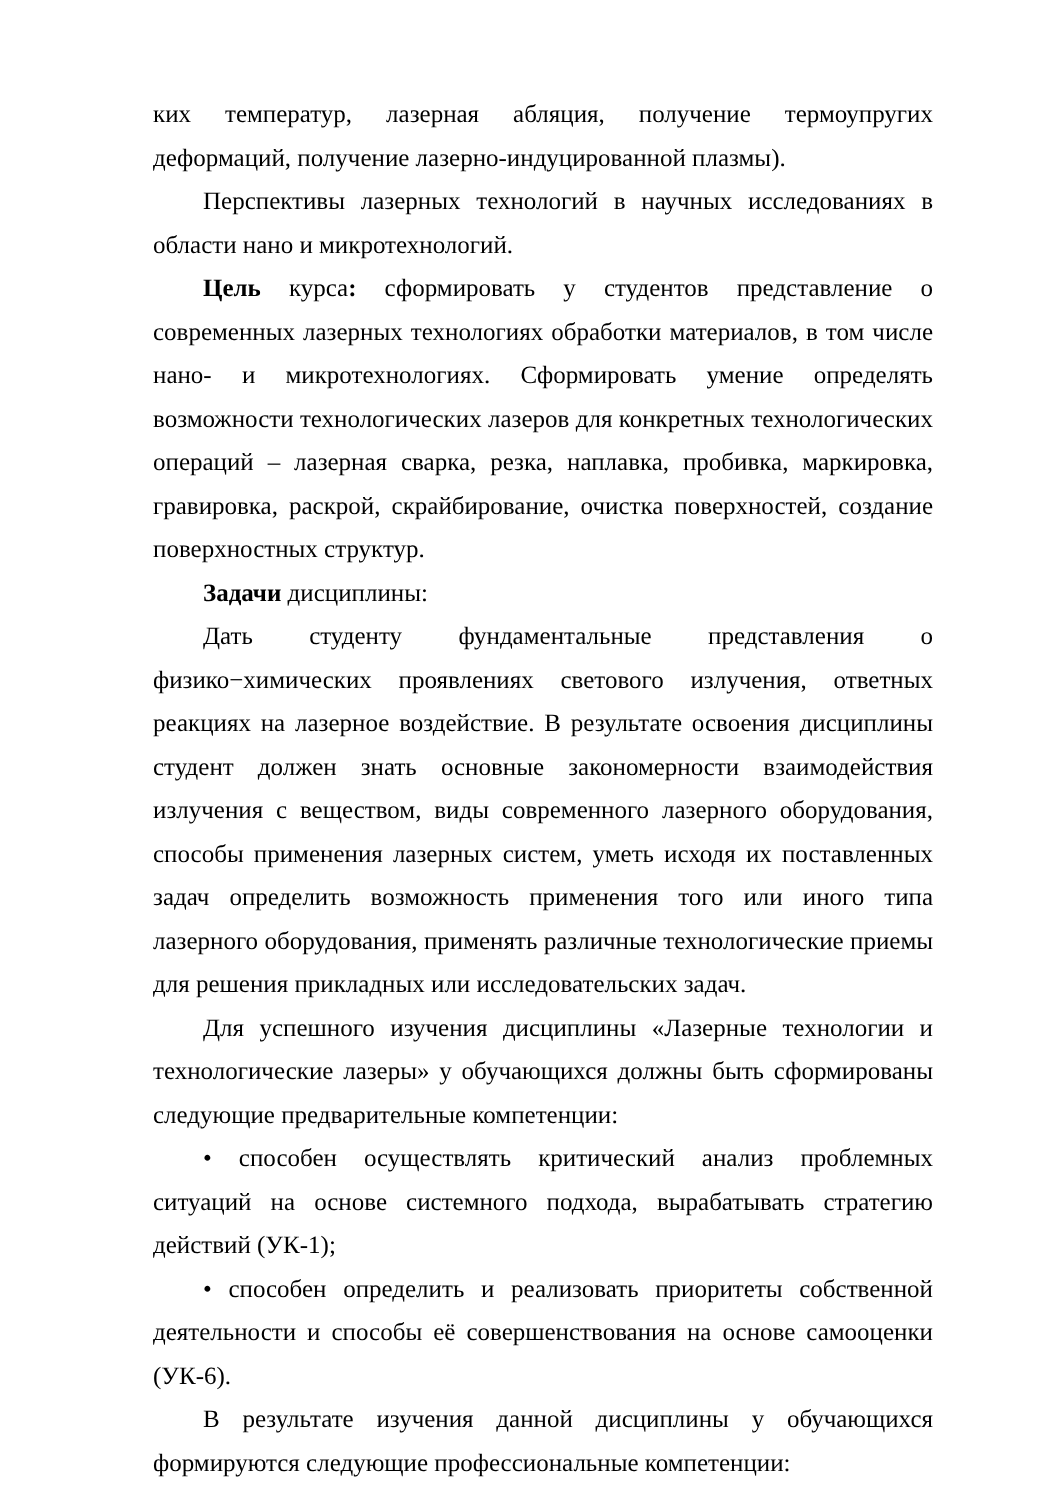ких температур, лазерная абляция, получение термоупругих деформаций, получение лазерно-индуцированной плазмы).
Перспективы лазерных технологий в научных исследованиях в области нано и микротехнологий.
Цель курса: сформировать у студентов представление о современных лазерных технологиях обработки материалов, в том числе нано- и микротехнологиях. Сформировать умение определять возможности технологических лазеров для конкретных технологических операций – лазерная сварка, резка, наплавка, пробивка, маркировка, гравировка, раскрой, скрайбирование, очистка поверхностей, создание поверхностных структур.
Задачи дисциплины:
Дать студенту фундаментальные представления о физико−химических проявлениях светового излучения, ответных реакциях на лазерное воздействие. В результате освоения дисциплины студент должен знать основные закономерности взаимодействия излучения с веществом, виды современного лазерного оборудования, способы применения лазерных систем, уметь исходя их поставленных задач определить возможность применения того или иного типа лазерного оборудования, применять различные технологические приемы для решения прикладных или исследовательских задач.
Для успешного изучения дисциплины «Лазерные технологии и технологические лазеры» у обучающихся должны быть сформированы следующие предварительные компетенции:
• способен осуществлять критический анализ проблемных ситуаций на основе системного подхода, вырабатывать стратегию действий (УК-1);
• способен определить и реализовать приоритеты собственной деятельности и способы её совершенствования на основе самооценки (УК-6).
В результате изучения данной дисциплины у обучающихся формируются следующие профессиональные компетенции: